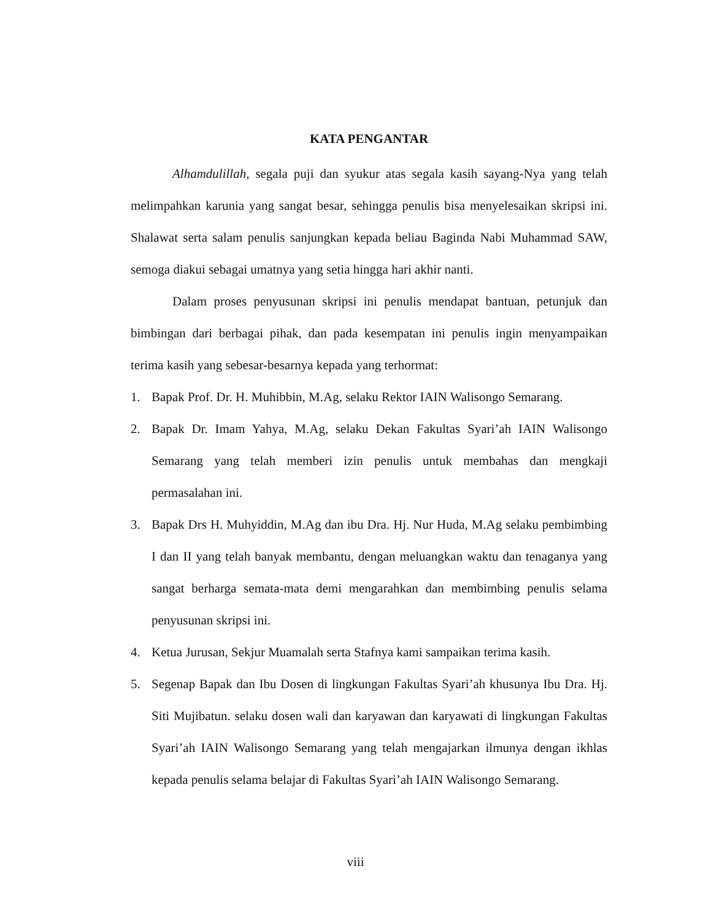KATA PENGANTAR
Alhamdulillah, segala puji dan syukur atas segala kasih sayang-Nya yang telah melimpahkan karunia yang sangat besar, sehingga penulis bisa menyelesaikan skripsi ini. Shalawat serta salam penulis sanjungkan kepada beliau Baginda Nabi Muhammad SAW, semoga diakui sebagai umatnya yang setia hingga hari akhir nanti.
Dalam proses penyusunan skripsi ini penulis mendapat bantuan, petunjuk dan bimbingan dari berbagai pihak, dan pada kesempatan ini penulis ingin menyampaikan terima kasih yang sebesar-besarnya kepada yang terhormat:
1. Bapak Prof. Dr. H. Muhibbin, M.Ag, selaku Rektor IAIN Walisongo Semarang.
2. Bapak Dr. Imam Yahya, M.Ag, selaku Dekan Fakultas Syari’ah IAIN Walisongo Semarang yang telah memberi izin penulis untuk membahas dan mengkaji permasalahan ini.
3. Bapak Drs H. Muhyiddin, M.Ag dan ibu Dra. Hj. Nur Huda, M.Ag selaku pembimbing I dan II yang telah banyak membantu, dengan meluangkan waktu dan tenaganya yang sangat berharga semata-mata demi mengarahkan dan membimbing penulis selama penyusunan skripsi ini.
4. Ketua Jurusan, Sekjur Muamalah serta Stafnya kami sampaikan terima kasih.
5. Segenap Bapak dan Ibu Dosen di lingkungan Fakultas Syari’ah khusunya Ibu Dra. Hj. Siti Mujibatun. selaku dosen wali dan karyawan dan karyawati di lingkungan Fakultas Syari’ah IAIN Walisongo Semarang yang telah mengajarkan ilmunya dengan ikhlas kepada penulis selama belajar di Fakultas Syari’ah IAIN Walisongo Semarang.
viii